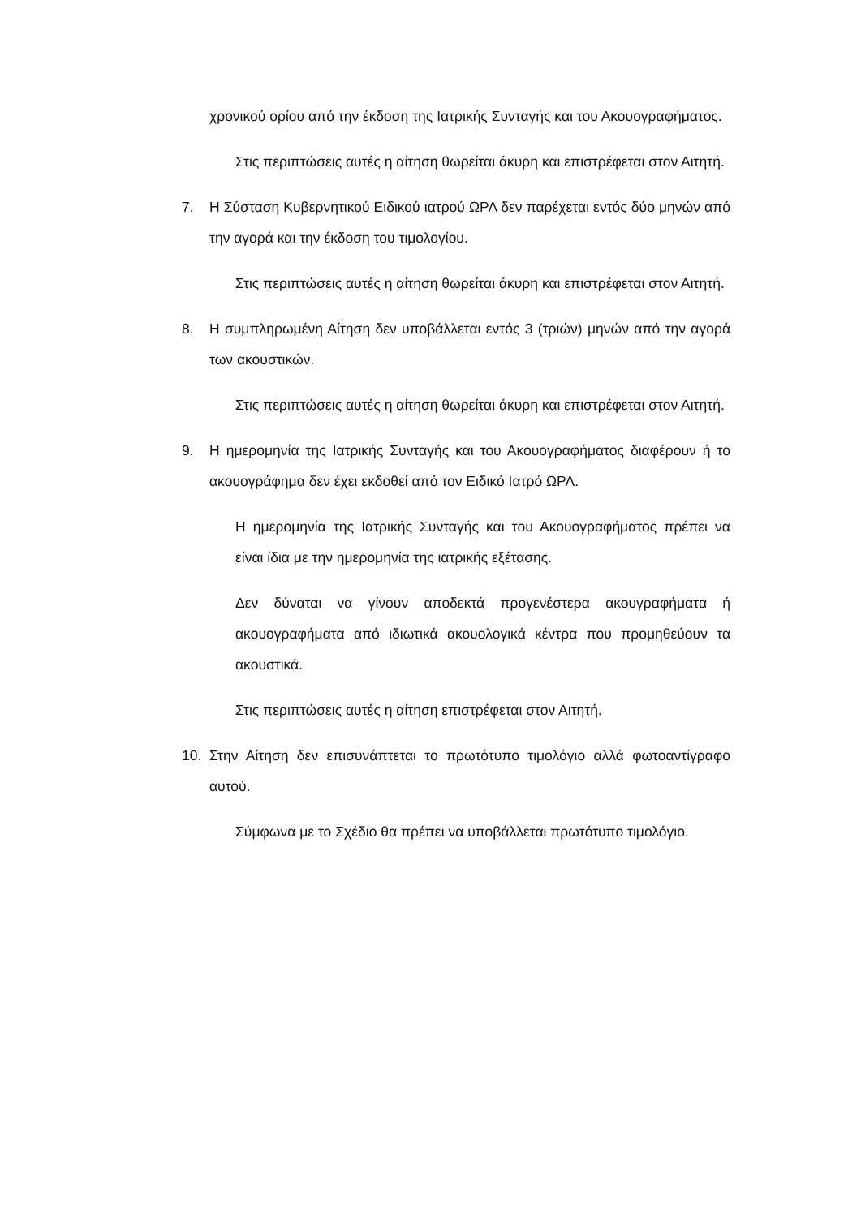χρονικού ορίου από την έκδοση της Ιατρικής Συνταγής και του Ακουογραφήματος.
Στις περιπτώσεις αυτές η αίτηση θωρείται άκυρη και επιστρέφεται στον Αιτητή.
7. Η Σύσταση Κυβερνητικού Ειδικού ιατρού ΩΡΛ δεν παρέχεται εντός δύο μηνών από την αγορά και την έκδοση του τιμολογίου.
Στις περιπτώσεις αυτές η αίτηση θωρείται άκυρη και επιστρέφεται στον Αιτητή.
8. Η συμπληρωμένη Αίτηση δεν υποβάλλεται εντός 3 (τριών) μηνών από την αγορά των ακουστικών.
Στις περιπτώσεις αυτές η αίτηση θωρείται άκυρη και επιστρέφεται στον Αιτητή.
9. Η ημερομηνία της Ιατρικής Συνταγής και του Ακουογραφήματος διαφέρουν ή το ακουογράφημα δεν έχει εκδοθεί από τον Ειδικό Ιατρό ΩΡΛ.
Η ημερομηνία της Ιατρικής Συνταγής και του Ακουογραφήματος πρέπει να είναι ίδια με την ημερομηνία της ιατρικής εξέτασης.
Δεν δύναται να γίνουν αποδεκτά προγενέστερα ακουγραφήματα ή ακουογραφήματα από ιδιωτικά ακουολογικά κέντρα που προμηθεύουν τα ακουστικά.
Στις περιπτώσεις αυτές η αίτηση επιστρέφεται στον Αιτητή.
10. Στην Αίτηση δεν επισυνάπτεται το πρωτότυπο τιμολόγιο αλλά φωτοαντίγραφο αυτού.
Σύμφωνα με το Σχέδιο θα πρέπει να υποβάλλεται πρωτότυπο τιμολόγιο.